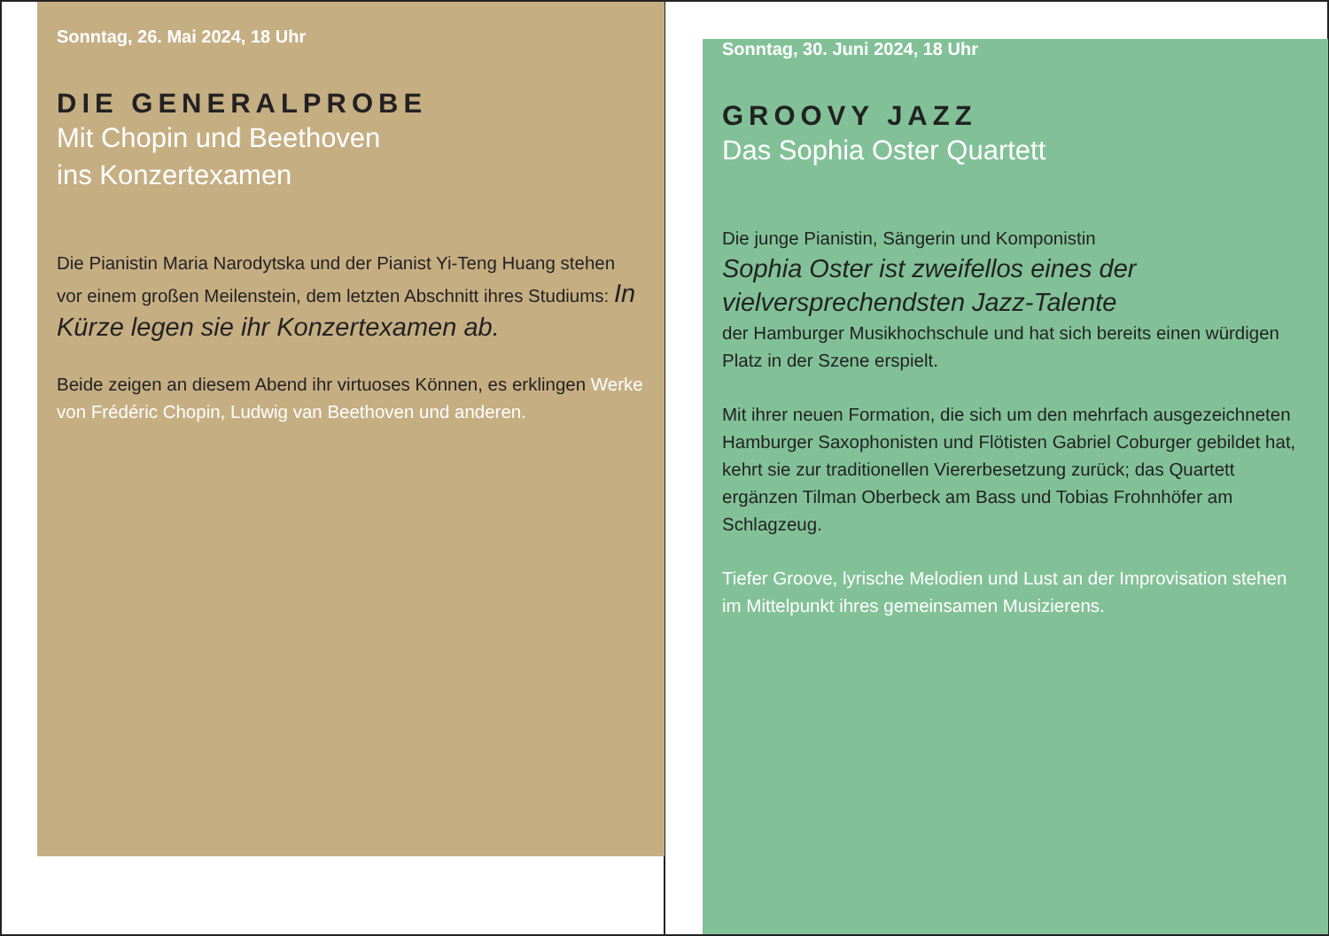Sonntag, 26. Mai 2024, 18 Uhr
DIE GENERALPROBE
Mit Chopin und Beethoven
ins Konzertexamen
Die Pianistin Maria Narodytska und der Pianist Yi-Teng Huang stehen vor einem großen Meilenstein, dem letzten Abschnitt ihres Studiums: In Kürze legen sie ihr Konzertexamen ab.
Beide zeigen an diesem Abend ihr virtuoses Können, es erklingen Werke von Frédéric Chopin, Ludwig van Beethoven und anderen.
Sonntag, 30. Juni 2024, 18 Uhr
GROOVY JAZZ
Das Sophia Oster Quartett
Die junge Pianistin, Sängerin und Komponistin
Sophia Oster ist zweifellos eines der vielversprechendsten Jazz-Talente
der Hamburger Musikhochschule und hat sich bereits einen würdigen Platz in der Szene erspielt.
Mit ihrer neuen Formation, die sich um den mehrfach ausgezeichneten Hamburger Saxophonisten und Flötisten Gabriel Coburger gebildet hat, kehrt sie zur traditionellen Viererbesetzung zurück; das Quartett ergänzen Tilman Oberbeck am Bass und Tobias Frohnhöfer am Schlagzeug.
Tiefer Groove, lyrische Melodien und Lust an der Improvisation stehen im Mittelpunkt ihres gemeinsamen Musizierens.